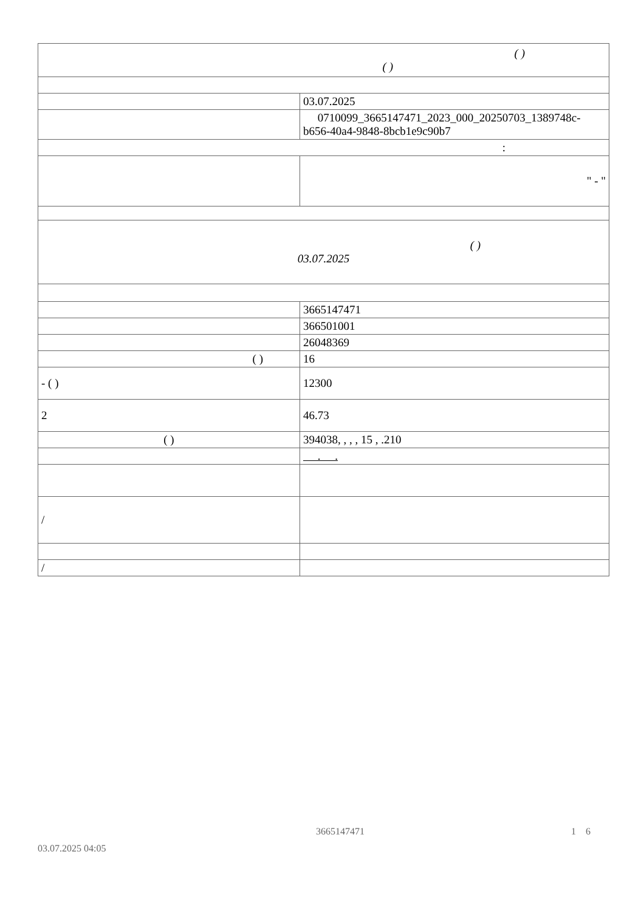| ( ) ( ) | |
| | 03.07.2025 |
| | 0710099_3665147471_2023_000_20250703_1389748c-b656-40a4-9848-8bcb1e9c90b7 |
| : | |
| | " - " |
| ( ) 03.07.2025 | |
| | 3665147471 |
| | 366501001 |
| | 26048369 |
| ( ) | 16 |
| - ( ) | 12300 |
| 2 | 46.73 |
| ( ) | 394038, , , , 15 , .210 |
| | . . |
| / | |
| / | |
3665147471 1 6
03.07.2025 04:05